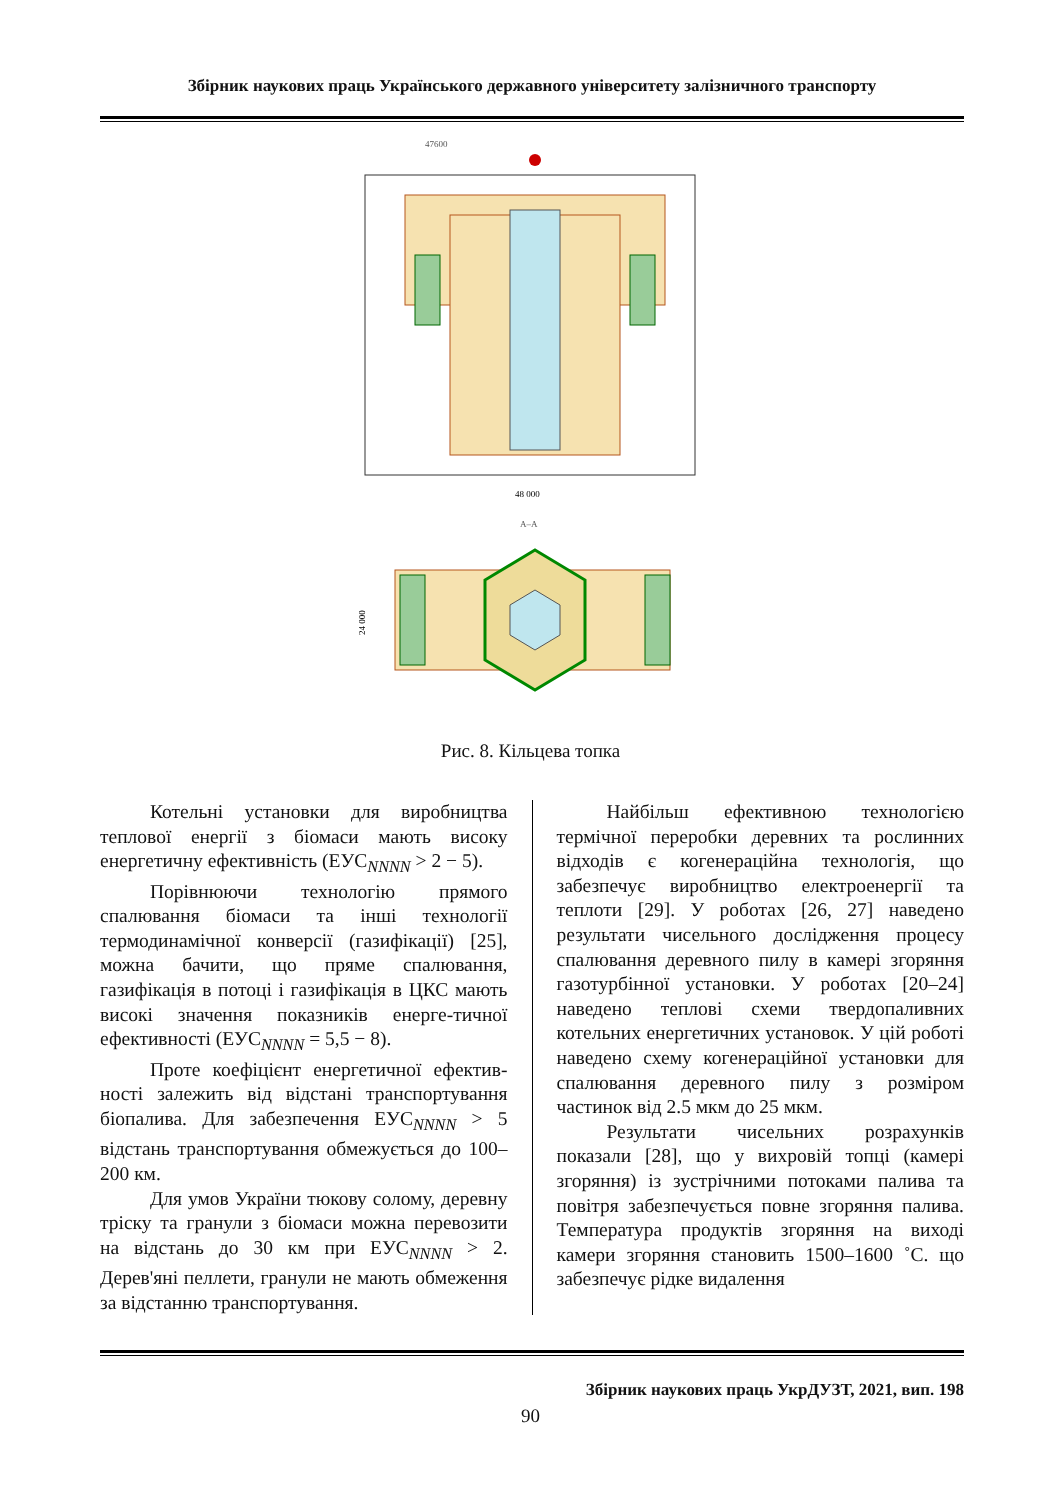Збірник наукових праць Українського державного університету залізничного транспорту
47600
48 000
A–A
24 000
Рис. 8. Кільцева топка
Котельні установки для виробництва теплової енергії з біомаси мають високу енергетичну ефективність (ЕУС<sub>NNNN</sub> > 2 − 5).
Порівнюючи технологію прямого спалювання біомаси та інші технології термодинамічної конверсії (газифікації) [25], можна бачити, що пряме спалювання, газифікація в потоці і газифікація в ЦКС мають високі значення показників енерге-тичної ефективності (ЕУС<sub>NNNN</sub> = 5,5 − 8).
Проте коефіцієнт енергетичної ефектив-ності залежить від відстані транспортування біопалива. Для забезпечення ЕУС<sub>NNNN</sub> > 5 відстань транспортування обмежується до 100–200 км.
Для умов України тюкову солому, деревну тріску та гранули з біомаси можна перевозити на відстань до 30 км при ЕУС<sub>NNNN</sub> > 2. Дерев'яні пеллети, гранули не мають обмеження за відстанню транспортування.
Найбільш ефективною технологією термічної переробки деревних та рослинних відходів є когенераційна технологія, що забезпечує виробництво електроенергії та теплоти [29]. У роботах [26, 27] наведено результати чисельного дослідження процесу спалювання деревного пилу в камері згоряння газотурбінної установки. У роботах [20–24] наведено теплові схеми твердопаливних котельних енергетичних установок. У цій роботі наведено схему когенераційної установки для спалювання деревного пилу з розміром частинок від 2.5 мкм до 25 мкм.
Результати чисельних розрахунків показали [28], що у вихровій топці (камері згоряння) із зустрічними потоками палива та повітря забезпечується повне згоряння палива. Температура продуктів згоряння на виході камери згоряння становить 1500–1600 ˚С. що забезпечує рідке видалення
Збірник наукових праць УкрДУЗТ, 2021, вип. 198
90